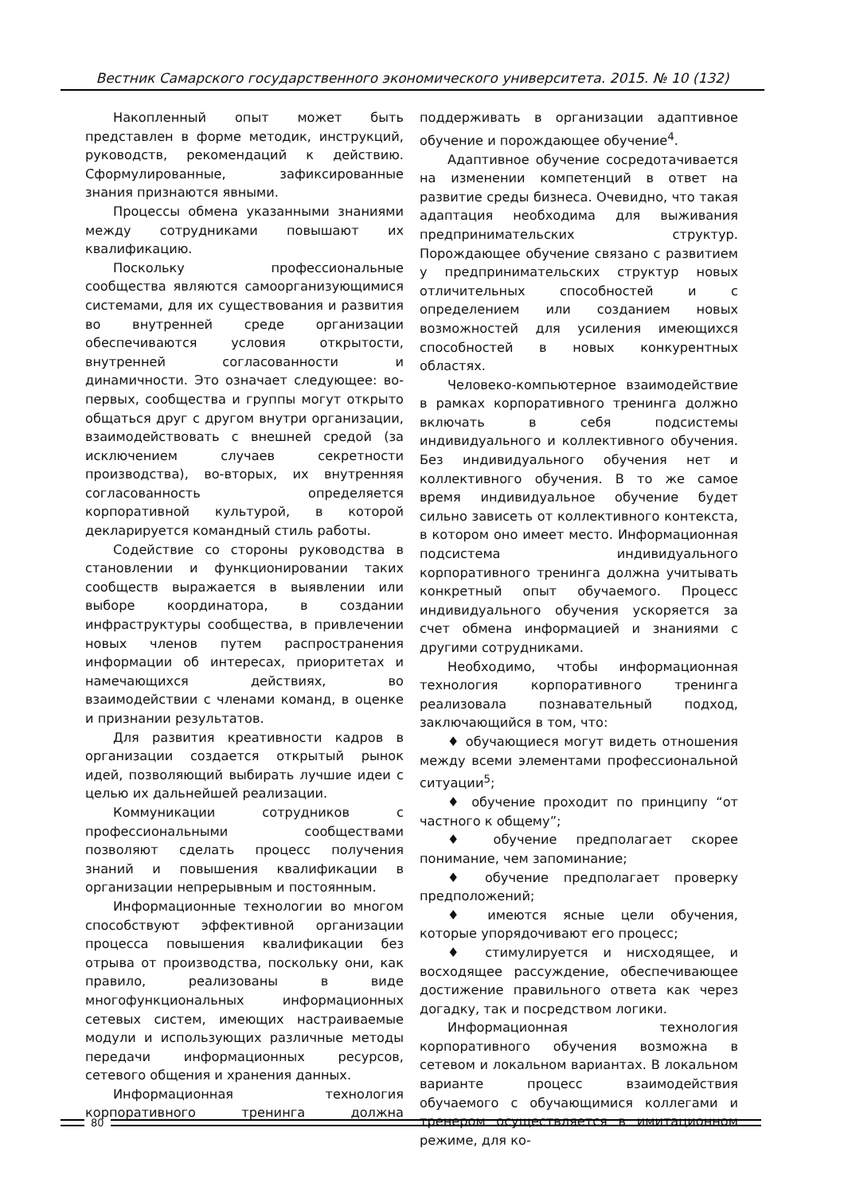Вестник Самарского государственного экономического университета. 2015. № 10 (132)
Накопленный опыт может быть представлен в форме методик, инструкций, руководств, рекомендаций к действию. Сформулированные, зафиксированные знания признаются явными.
Процессы обмена указанными знаниями между сотрудниками повышают их квалификацию.
Поскольку профессиональные сообщества являются самоорганизующимися системами, для их существования и развития во внутренней среде организации обеспечиваются условия открытости, внутренней согласованности и динамичности. Это означает следующее: во-первых, сообщества и группы могут открыто общаться друг с другом внутри организации, взаимодействовать с внешней средой (за исключением случаев секретности производства), во-вторых, их внутренняя согласованность определяется корпоративной культурой, в которой декларируется командный стиль работы.
Содействие со стороны руководства в становлении и функционировании таких сообществ выражается в выявлении или выборе координатора, в создании инфраструктуры сообщества, в привлечении новых членов путем распространения информации об интересах, приоритетах и намечающихся действиях, во взаимодействии с членами команд, в оценке и признании результатов.
Для развития креативности кадров в организации создается открытый рынок идей, позволяющий выбирать лучшие идеи с целью их дальнейшей реализации.
Коммуникации сотрудников с профессиональными сообществами позволяют сделать процесс получения знаний и повышения квалификации в организации непрерывным и постоянным.
Информационные технологии во многом способствуют эффективной организации процесса повышения квалификации без отрыва от производства, поскольку они, как правило, реализованы в виде многофункциональных информационных сетевых систем, имеющих настраиваемые модули и использующих различные методы передачи информационных ресурсов, сетевого общения и хранения данных.
Информационная технология корпоративного тренинга должна поддерживать в организации адаптивное обучение и порождающее обучение<sup>4</sup>.
Адаптивное обучение сосредотачивается на изменении компетенций в ответ на развитие среды бизнеса. Очевидно, что такая адаптация необходима для выживания предпринимательских структур. Порождающее обучение связано с развитием у предпринимательских структур новых отличительных способностей и с определением или созданием новых возможностей для усиления имеющихся способностей в новых конкурентных областях.
Человеко-компьютерное взаимодействие в рамках корпоративного тренинга должно включать в себя подсистемы индивидуального и коллективного обучения. Без индивидуального обучения нет и коллективного обучения. В то же самое время индивидуальное обучение будет сильно зависеть от коллективного контекста, в котором оно имеет место. Информационная подсистема индивидуального корпоративного тренинга должна учитывать конкретный опыт обучаемого. Процесс индивидуального обучения ускоряется за счет обмена информацией и знаниями с другими сотрудниками.
Необходимо, чтобы информационная технология корпоративного тренинга реализовала познавательный подход, заключающийся в том, что:
♦ обучающиеся могут видеть отношения между всеми элементами профессиональной ситуации<sup>5</sup>;
♦ обучение проходит по принципу “от частного к общему”;
♦ обучение предполагает скорее понимание, чем запоминание;
♦ обучение предполагает проверку предположений;
♦ имеются ясные цели обучения, которые упорядочивают его процесс;
♦ стимулируется и нисходящее, и восходящее рассуждение, обеспечивающее достижение правильного ответа как через догадку, так и посредством логики.
Информационная технология корпоративного обучения возможна в сетевом и локальном вариантах. В локальном варианте процесс взаимодействия обучаемого с обучающимися коллегами и тренером осуществляется в имитационном режиме, для ко-
80